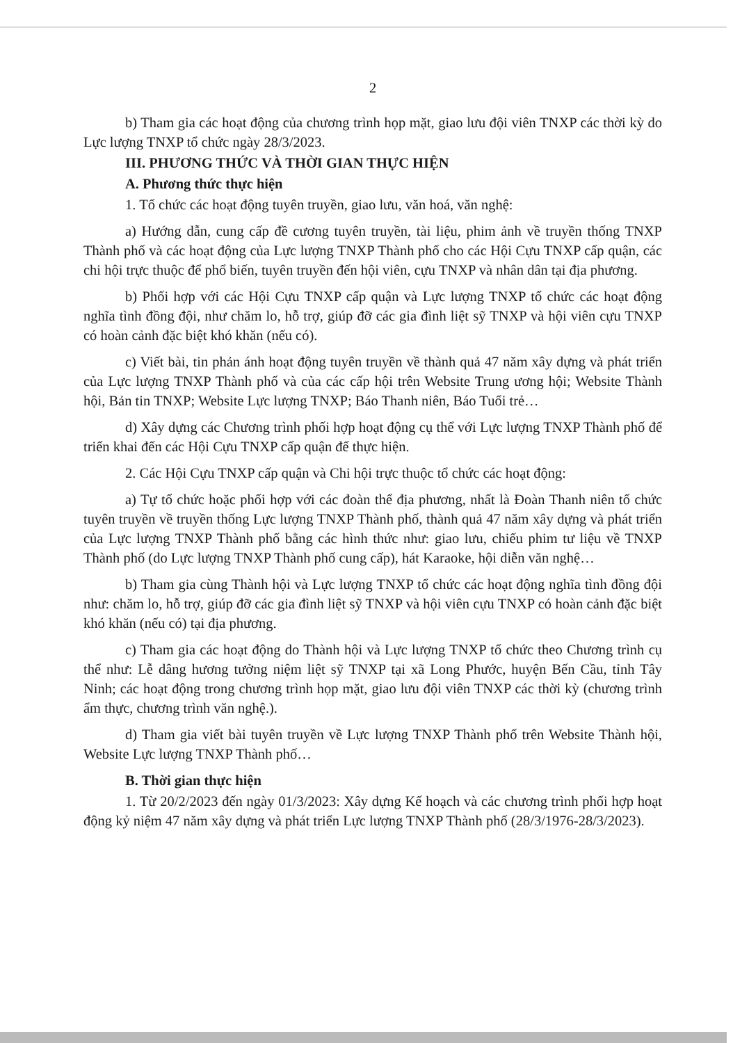2
b) Tham gia các hoạt động của chương trình họp mặt, giao lưu đội viên TNXP các thời kỳ do Lực lượng TNXP tổ chức ngày 28/3/2023.
III. PHƯƠNG THỨC VÀ THỜI GIAN THỰC HIỆN
A. Phương thức thực hiện
1. Tổ chức các hoạt động tuyên truyền, giao lưu, văn hoá, văn nghệ:
a) Hướng dẫn, cung cấp đề cương tuyên truyền, tài liệu, phim ảnh về truyền thống TNXP Thành phố và các hoạt động của Lực lượng TNXP Thành phố cho các Hội Cựu TNXP cấp quận, các chi hội trực thuộc để phổ biến, tuyên truyền đến hội viên, cựu TNXP và nhân dân tại địa phương.
b) Phối hợp với các Hội Cựu TNXP cấp quận và Lực lượng TNXP tổ chức các hoạt động nghĩa tình đồng đội, như chăm lo, hỗ trợ, giúp đỡ các gia đình liệt sỹ TNXP và hội viên cựu TNXP có hoàn cảnh đặc biệt khó khăn (nếu có).
c) Viết bài, tin phản ánh hoạt động tuyên truyền về thành quả 47 năm xây dựng và phát triển của Lực lượng TNXP Thành phố và của các cấp hội trên Website Trung ương hội; Website Thành hội, Bản tin TNXP; Website Lực lượng TNXP; Báo Thanh niên, Báo Tuổi trẻ…
d) Xây dựng các Chương trình phối hợp hoạt động cụ thể với Lực lượng TNXP Thành phố để triển khai đến các Hội Cựu TNXP cấp quận để thực hiện.
2. Các Hội Cựu TNXP cấp quận và Chi hội trực thuộc tổ chức các hoạt động:
a) Tự tổ chức hoặc phối hợp với các đoàn thể địa phương, nhất là Đoàn Thanh niên tổ chức tuyên truyền về truyền thống Lực lượng TNXP Thành phố, thành quả 47 năm xây dựng và phát triển của Lực lượng TNXP Thành phố bằng các hình thức như: giao lưu, chiếu phim tư liệu về TNXP Thành phố (do Lực lượng TNXP Thành phố cung cấp), hát Karaoke, hội diễn văn nghệ…
b) Tham gia cùng Thành hội và Lực lượng TNXP tổ chức các hoạt động nghĩa tình đồng đội như: chăm lo, hỗ trợ, giúp đỡ các gia đình liệt sỹ TNXP và hội viên cựu TNXP có hoàn cảnh đặc biệt khó khăn (nếu có) tại địa phương.
c) Tham gia các hoạt động do Thành hội và Lực lượng TNXP tổ chức theo Chương trình cụ thể như: Lễ dâng hương tưởng niệm liệt sỹ TNXP tại xã Long Phước, huyện Bến Cầu, tỉnh Tây Ninh; các hoạt động trong chương trình họp mặt, giao lưu đội viên TNXP các thời kỳ (chương trình ẩm thực, chương trình văn nghệ.).
d) Tham gia viết bài tuyên truyền về Lực lượng TNXP Thành phố trên Website Thành hội, Website Lực lượng TNXP Thành phố…
B. Thời gian thực hiện
1. Từ 20/2/2023 đến ngày 01/3/2023: Xây dựng Kế hoạch và các chương trình phối hợp hoạt động kỷ niệm 47 năm xây dựng và phát triển Lực lượng TNXP Thành phố (28/3/1976-28/3/2023).